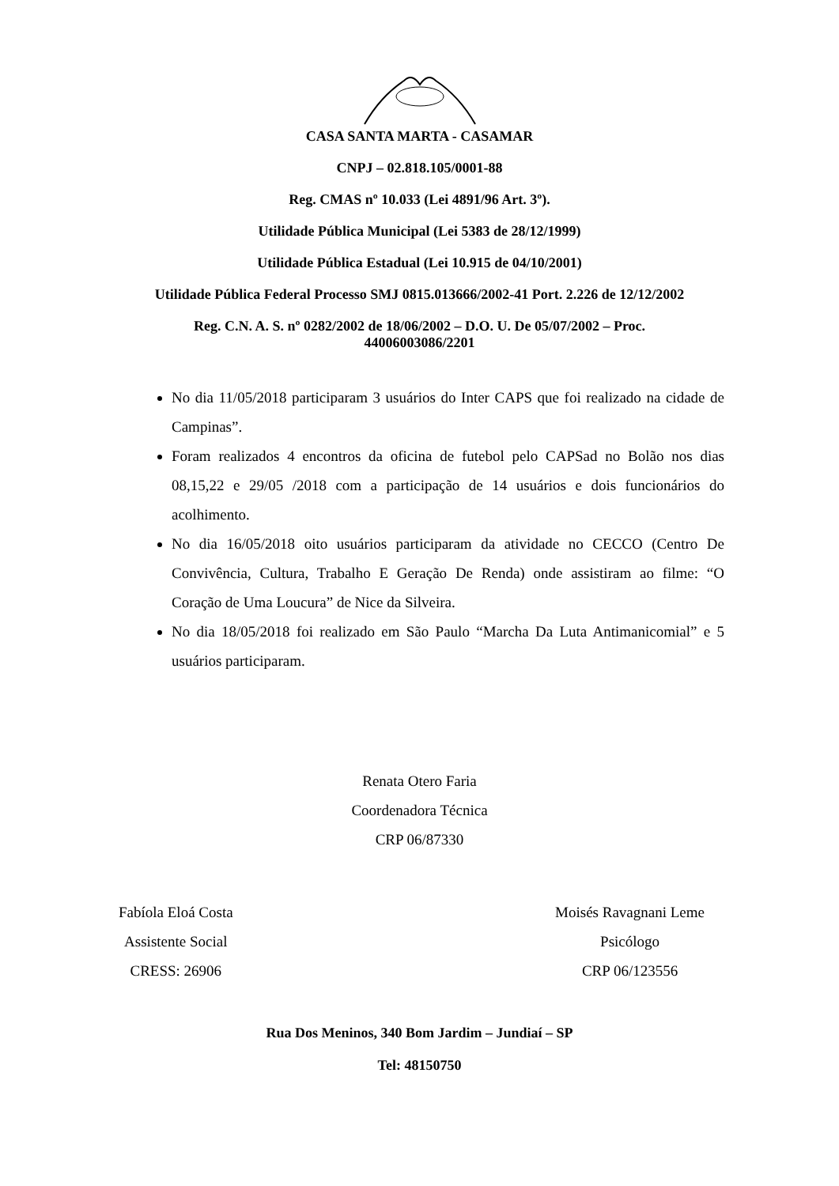CASA SANTA MARTA - CASAMAR
CNPJ – 02.818.105/0001-88
Reg. CMAS nº 10.033 (Lei 4891/96 Art. 3º).
Utilidade Pública Municipal (Lei 5383 de 28/12/1999)
Utilidade Pública Estadual (Lei 10.915 de 04/10/2001)
Utilidade Pública Federal Processo SMJ 0815.013666/2002-41 Port. 2.226 de 12/12/2002
Reg. C.N. A. S. nº 0282/2002 de 18/06/2002 – D.O. U. De 05/07/2002 – Proc.
44006003086/2201
No dia 11/05/2018 participaram 3 usuários do Inter CAPS que foi realizado na cidade de Campinas”.
Foram realizados 4 encontros da oficina de futebol pelo CAPSad no Bolão nos dias 08,15,22 e 29/05 /2018 com a participação de 14 usuários e dois funcionários do acolhimento.
No dia 16/05/2018 oito usuários participaram da atividade no CECCO (Centro De Convivência, Cultura, Trabalho E Geração De Renda) onde assistiram ao filme: “O Coração de Uma Loucura” de Nice da Silveira.
No dia 18/05/2018 foi realizado em São Paulo “Marcha Da Luta Antimanicomial” e 5 usuários participaram.
Renata Otero Faria
Coordenadora Técnica
CRP 06/87330
Fabíola Eloá Costa
Assistente Social
CRESS: 26906
Moisés Ravagnani Leme
Psicólogo
CRP 06/123556
Rua Dos Meninos, 340 Bom Jardim – Jundiaí – SP
Tel: 48150750